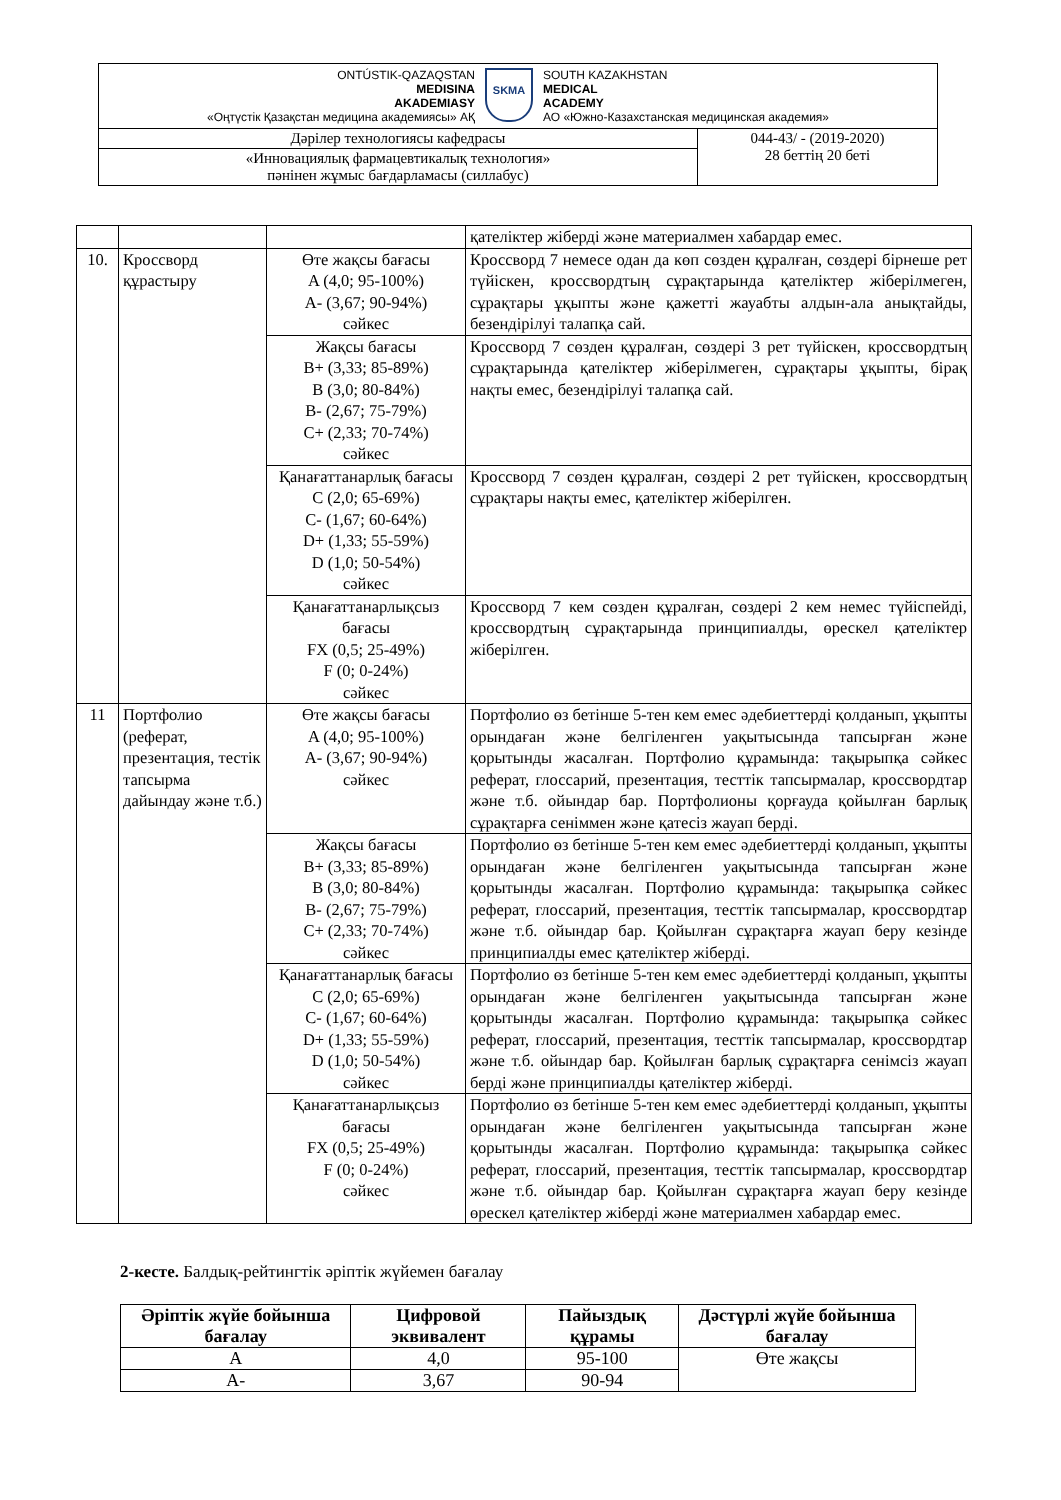| ONTÚSTIK-QAZAQSTAN MEDISINA AKADEMIASY «Оңтүстік Қазақстан медицина академиясы» АҚ SKMA SOUTH KAZAKHSTAN MEDICAL ACADEMY АО «Южно-Казахстанская медицинская академия» | |
| Дәрілер технологиясы кафедрасы | 044-43/ - (2019-2020) 28 беттің 20 беті |
| «Инновациялық фармацевтикалық технология» пәнінен жұмыс бағдарламасы (силлабус) | |
| | | | қателіктер жіберді және материалмен хабардар емес. |
| 10. | Кроссворд құрастыру | Өте жақсы бағасы A (4,0; 95-100%) A- (3,67; 90-94%) сәйкес | Кроссворд 7 немесе одан да көп сөзден құралған, сөздері бірнеше рет түйіскен, кроссвордтың сұрақтарында қателіктер жіберілмеген, сұрақтары ұқыпты және қажетті жауабты алдын-ала анықтайды, безендірілуі талапқа сай. |
| | | Жақсы бағасы B+ (3,33; 85-89%) B (3,0; 80-84%) B- (2,67; 75-79%) C+ (2,33; 70-74%) сәйкес | Кроссворд 7 сөзден құралған, сөздері 3 рет түйіскен, кроссвордтың сұрақтарында қателіктер жіберілмеген, сұрақтары ұқыпты, бірақ нақты емес, безендірілуі талапқа сай. |
| | | Қанағаттанарлық бағасы C (2,0; 65-69%) C- (1,67; 60-64%) D+ (1,33; 55-59%) D (1,0; 50-54%) сәйкес | Кроссворд 7 сөзден құралған, сөздері 2 рет түйіскен, кроссвордтың сұрақтары нақты емес, қателіктер жіберілген. |
| | | Қанағаттанарлықсыз бағасы FX (0,5; 25-49%) F (0; 0-24%) сәйкес | Кроссворд 7 кем сөзден құралған, сөздері 2 кем немес түйіспейді, кроссвордтың сұрақтарында принципиалды, өрескел қателіктер жіберілген. |
| 11 | Портфолио (реферат, презентация, тестік тапсырма дайындау және т.б.) | Өте жақсы бағасы A (4,0; 95-100%) A- (3,67; 90-94%) сәйкес | Портфолио өз бетінше 5-тен кем емес әдебиеттерді қолданып, ұқыпты орындаған және белгіленген уақытысында тапсырған және қорытынды жасалған. Портфолио құрамында: тақырыпқа сәйкес реферат, глоссарий, презентация, тесттік тапсырмалар, кроссвордтар және т.б. ойындар бар. Портфолионы қорғауда қойылған барлық сұрақтарға сеніммен және қатесіз жауап берді. |
| | | Жақсы бағасы B+ (3,33; 85-89%) B (3,0; 80-84%) B- (2,67; 75-79%) C+ (2,33; 70-74%) сәйкес | Портфолио өз бетінше 5-тен кем емес әдебиеттерді қолданып, ұқыпты орындаған және белгіленген уақытысында тапсырған және қорытынды жасалған. Портфолио құрамында: тақырыпқа сәйкес реферат, глоссарий, презентация, тесттік тапсырмалар, кроссвордтар және т.б. ойындар бар. Қойылған сұрақтарға жауап беру кезінде принципиалды емес қателіктер жіберді. |
| | | Қанағаттанарлық бағасы C (2,0; 65-69%) C- (1,67; 60-64%) D+ (1,33; 55-59%) D (1,0; 50-54%) сәйкес | Портфолио өз бетінше 5-тен кем емес әдебиеттерді қолданып, ұқыпты орындаған және белгіленген уақытысында тапсырған және қорытынды жасалған. Портфолио құрамында: тақырыпқа сәйкес реферат, глоссарий, презентация, тесттік тапсырмалар, кроссвордтар және т.б. ойындар бар. Қойылған барлық сұрақтарға сенімсіз жауап берді және принципиалды қателіктер жіберді. |
| | | Қанағаттанарлықсыз бағасы FX (0,5; 25-49%) F (0; 0-24%) сәйкес | Портфолио өз бетінше 5-тен кем емес әдебиеттерді қолданып, ұқыпты орындаған және белгіленген уақытысында тапсырған және қорытынды жасалған. Портфолио құрамында: тақырыпқа сәйкес реферат, глоссарий, презентация, тесттік тапсырмалар, кроссвордтар және т.б. ойындар бар. Қойылған сұрақтарға жауап беру кезінде өрескел қателіктер жіберді және материалмен хабардар емес. |
2-кесте. Балдық-рейтингтік әріптік жүйемен бағалау
| Әріптік жүйе бойынша бағалау | Цифровой эквивалент | Пайыздық құрамы | Дәстүрлі жүйе бойынша бағалау |
| --- | --- | --- | --- |
| A | 4,0 | 95-100 | Өте жақсы |
| A- | 3,67 | 90-94 | |